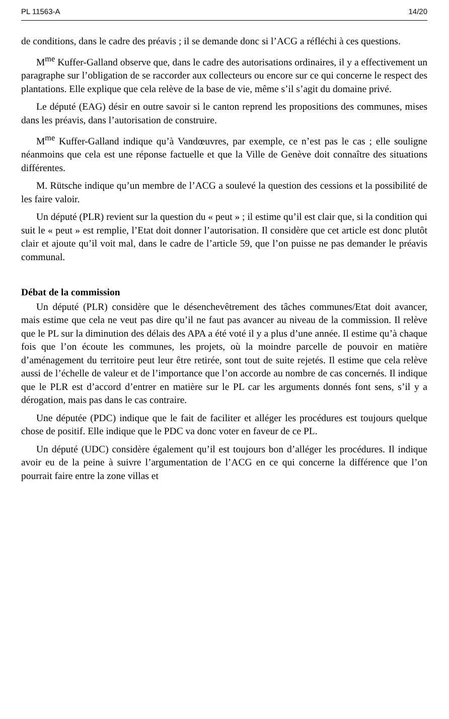PL 11563-A 14/20
de conditions, dans le cadre des préavis ; il se demande donc si l’ACG a réfléchi à ces questions.
M<sup>me</sup> Kuffer-Galland observe que, dans le cadre des autorisations ordinaires, il y a effectivement un paragraphe sur l’obligation de se raccorder aux collecteurs ou encore sur ce qui concerne le respect des plantations. Elle explique que cela relève de la base de vie, même s’il s’agit du domaine privé.
Le député (EAG) désir en outre savoir si le canton reprend les propositions des communes, mises dans les préavis, dans l’autorisation de construire.
M<sup>me</sup> Kuffer-Galland indique qu’à Vandœuvres, par exemple, ce n’est pas le cas ; elle souligne néanmoins que cela est une réponse factuelle et que la Ville de Genève doit connaître des situations différentes.
M. Rütsche indique qu’un membre de l’ACG a soulevé la question des cessions et la possibilité de les faire valoir.
Un député (PLR) revient sur la question du « peut » ; il estime qu’il est clair que, si la condition qui suit le « peut » est remplie, l’Etat doit donner l’autorisation. Il considère que cet article est donc plutôt clair et ajoute qu’il voit mal, dans le cadre de l’article 59, que l’on puisse ne pas demander le préavis communal.
Débat de la commission
Un député (PLR) considère que le désenchevêtrement des tâches communes/Etat doit avancer, mais estime que cela ne veut pas dire qu’il ne faut pas avancer au niveau de la commission. Il relève que le PL sur la diminution des délais des APA a été voté il y a plus d’une année. Il estime qu’à chaque fois que l’on écoute les communes, les projets, où la moindre parcelle de pouvoir en matière d’aménagement du territoire peut leur être retirée, sont tout de suite rejetés. Il estime que cela relève aussi de l’échelle de valeur et de l’importance que l’on accorde au nombre de cas concernés. Il indique que le PLR est d’accord d’entrer en matière sur le PL car les arguments donnés font sens, s’il y a dérogation, mais pas dans le cas contraire.
Une députée (PDC) indique que le fait de faciliter et alléger les procédures est toujours quelque chose de positif. Elle indique que le PDC va donc voter en faveur de ce PL.
Un député (UDC) considère également qu’il est toujours bon d’alléger les procédures. Il indique avoir eu de la peine à suivre l’argumentation de l’ACG en ce qui concerne la différence que l’on pourrait faire entre la zone villas et